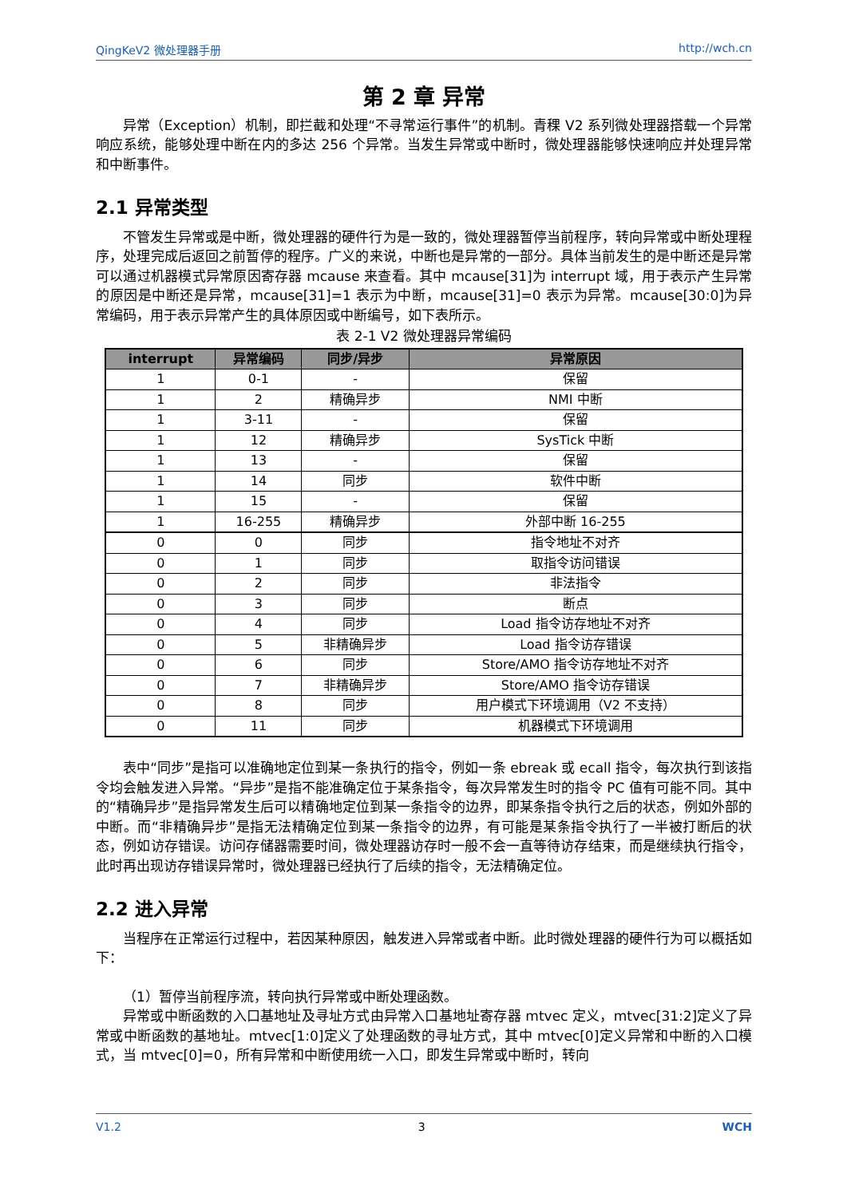QingKeV2 微处理器手册 http://wch.cn
第 2 章 异常
异常（Exception）机制，即拦截和处理“不寻常运行事件”的机制。青稞 V2 系列微处理器搭载一个异常响应系统，能够处理中断在内的多达 256 个异常。当发生异常或中断时，微处理器能够快速响应并处理异常和中断事件。
2.1 异常类型
不管发生异常或是中断，微处理器的硬件行为是一致的，微处理器暂停当前程序，转向异常或中断处理程序，处理完成后返回之前暂停的程序。广义的来说，中断也是异常的一部分。具体当前发生的是中断还是异常可以通过机器模式异常原因寄存器 mcause 来查看。其中 mcause[31]为 interrupt 域，用于表示产生异常的原因是中断还是异常，mcause[31]=1 表示为中断，mcause[31]=0 表示为异常。mcause[30:0]为异常编码，用于表示异常产生的具体原因或中断编号，如下表所示。
表 2-1 V2 微处理器异常编码
| interrupt | 异常编码 | 同步/异步 | 异常原因 |
| --- | --- | --- | --- |
| 1 | 0-1 | - | 保留 |
| 1 | 2 | 精确异步 | NMI 中断 |
| 1 | 3-11 | - | 保留 |
| 1 | 12 | 精确异步 | SysTick 中断 |
| 1 | 13 | - | 保留 |
| 1 | 14 | 同步 | 软件中断 |
| 1 | 15 | - | 保留 |
| 1 | 16-255 | 精确异步 | 外部中断 16-255 |
| 0 | 0 | 同步 | 指令地址不对齐 |
| 0 | 1 | 同步 | 取指令访问错误 |
| 0 | 2 | 同步 | 非法指令 |
| 0 | 3 | 同步 | 断点 |
| 0 | 4 | 同步 | Load 指令访存地址不对齐 |
| 0 | 5 | 非精确异步 | Load 指令访存错误 |
| 0 | 6 | 同步 | Store/AMO 指令访存地址不对齐 |
| 0 | 7 | 非精确异步 | Store/AMO 指令访存错误 |
| 0 | 8 | 同步 | 用户模式下环境调用（V2 不支持） |
| 0 | 11 | 同步 | 机器模式下环境调用 |
表中“同步”是指可以准确地定位到某一条执行的指令，例如一条 ebreak 或 ecall 指令，每次执行到该指令均会触发进入异常。“异步”是指不能准确定位于某条指令，每次异常发生时的指令 PC 值有可能不同。其中的“精确异步”是指异常发生后可以精确地定位到某一条指令的边界，即某条指令执行之后的状态，例如外部的中断。而“非精确异步”是指无法精确定位到某一条指令的边界，有可能是某条指令执行了一半被打断后的状态，例如访存错误。访问存储器需要时间，微处理器访存时一般不会一直等待访存结束，而是继续执行指令，此时再出现访存错误异常时，微处理器已经执行了后续的指令，无法精确定位。
2.2 进入异常
当程序在正常运行过程中，若因某种原因，触发进入异常或者中断。此时微处理器的硬件行为可以概括如下：
（1）暂停当前程序流，转向执行异常或中断处理函数。
异常或中断函数的入口基地址及寻址方式由异常入口基地址寄存器 mtvec 定义，mtvec[31:2]定义了异常或中断函数的基地址。mtvec[1:0]定义了处理函数的寻址方式，其中 mtvec[0]定义异常和中断的入口模式，当 mtvec[0]=0，所有异常和中断使用统一入口，即发生异常或中断时，转向
V1.2 3 WCH